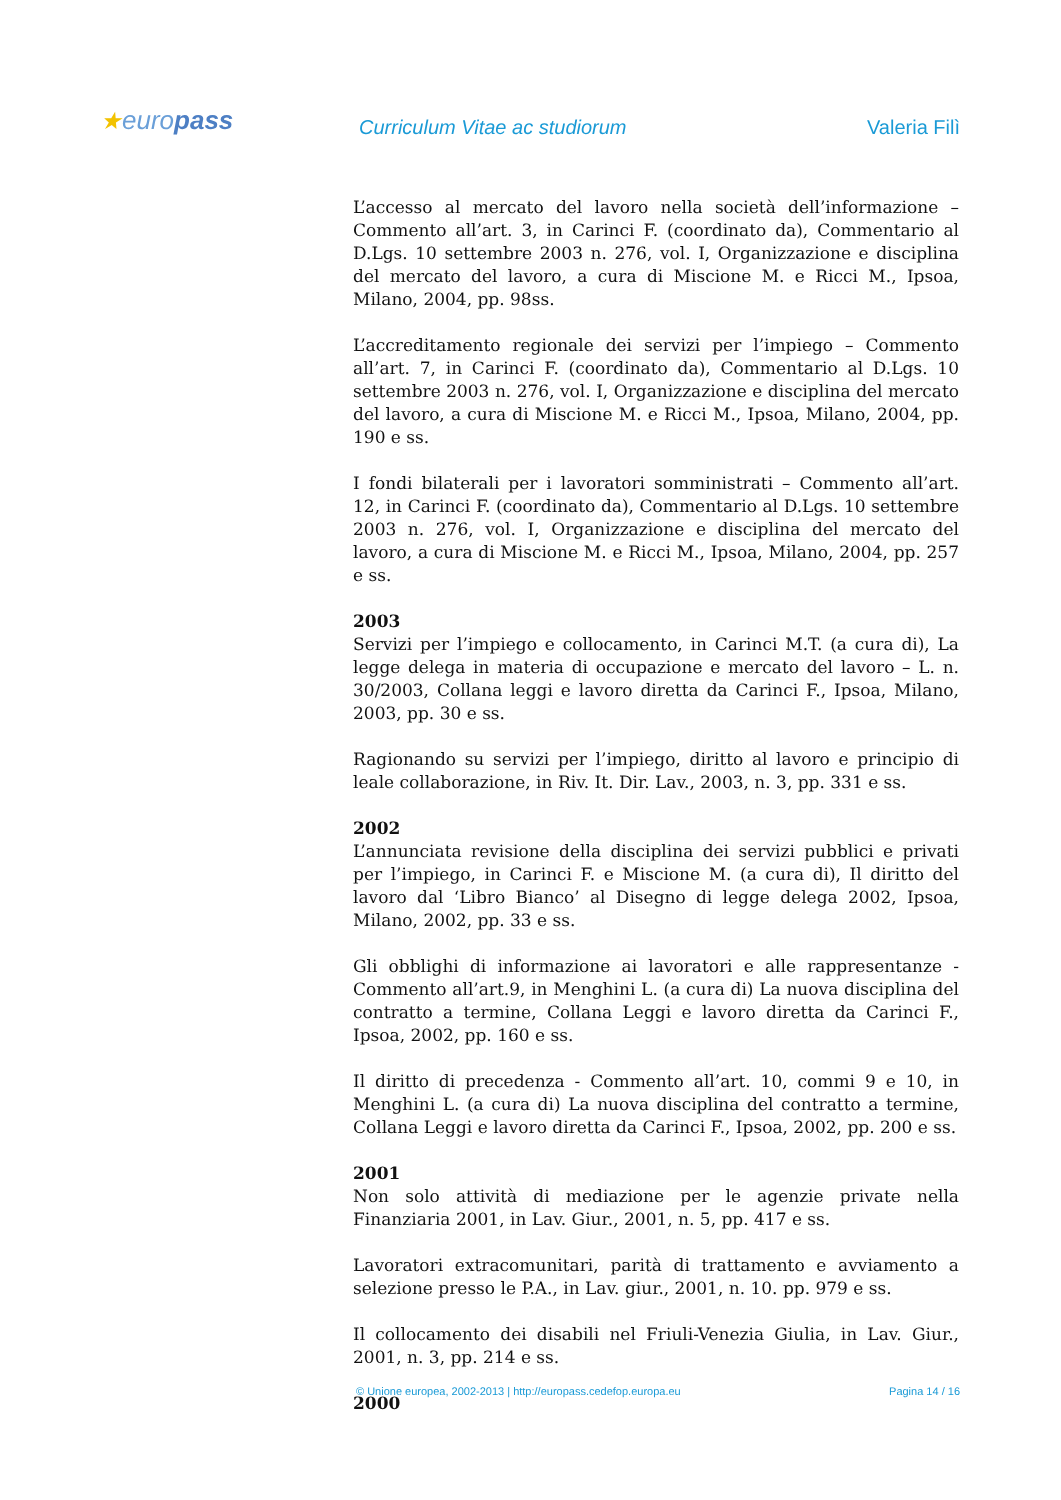★europass Curriculum Vitae ac studiorum Valeria Filì
L’accesso al mercato del lavoro nella società dell’informazione – Commento all’art. 3, in Carinci F. (coordinato da), Commentario al D.Lgs. 10 settembre 2003 n. 276, vol. I, Organizzazione e disciplina del mercato del lavoro, a cura di Miscione M. e Ricci M., Ipsoa, Milano, 2004, pp. 98ss.
L’accreditamento regionale dei servizi per l’impiego – Commento all’art. 7, in Carinci F. (coordinato da), Commentario al D.Lgs. 10 settembre 2003 n. 276, vol. I, Organizzazione e disciplina del mercato del lavoro, a cura di Miscione M. e Ricci M., Ipsoa, Milano, 2004, pp. 190 e ss.
I fondi bilaterali per i lavoratori somministrati – Commento all’art. 12, in Carinci F. (coordinato da), Commentario al D.Lgs. 10 settembre 2003 n. 276, vol. I, Organizzazione e disciplina del mercato del lavoro, a cura di Miscione M. e Ricci M., Ipsoa, Milano, 2004, pp. 257 e ss.
2003
Servizi per l’impiego e collocamento, in Carinci M.T. (a cura di), La legge delega in materia di occupazione e mercato del lavoro – L. n. 30/2003, Collana leggi e lavoro diretta da Carinci F., Ipsoa, Milano, 2003, pp. 30 e ss.
Ragionando su servizi per l’impiego, diritto al lavoro e principio di leale collaborazione, in Riv. It. Dir. Lav., 2003, n. 3, pp. 331 e ss.
2002
L’annunciata revisione della disciplina dei servizi pubblici e privati per l’impiego, in Carinci F. e Miscione M. (a cura di), Il diritto del lavoro dal ‘Libro Bianco’ al Disegno di legge delega 2002, Ipsoa, Milano, 2002, pp. 33 e ss.
Gli obblighi di informazione ai lavoratori e alle rappresentanze - Commento all’art.9, in Menghini L. (a cura di) La nuova disciplina del contratto a termine, Collana Leggi e lavoro diretta da Carinci F., Ipsoa, 2002, pp. 160 e ss.
Il diritto di precedenza - Commento all’art. 10, commi 9 e 10, in Menghini L. (a cura di) La nuova disciplina del contratto a termine, Collana Leggi e lavoro diretta da Carinci F., Ipsoa, 2002, pp. 200 e ss.
2001
Non solo attività di mediazione per le agenzie private nella Finanziaria 2001, in Lav. Giur., 2001, n. 5, pp. 417 e ss.
Lavoratori extracomunitari, parità di trattamento e avviamento a selezione presso le P.A., in Lav. giur., 2001, n. 10. pp. 979 e ss.
Il collocamento dei disabili nel Friuli-Venezia Giulia, in Lav. Giur., 2001, n. 3, pp. 214 e ss.
2000
© Unione europea, 2002-2013 | http://europass.cedefop.europa.eu Pagina 14 / 16